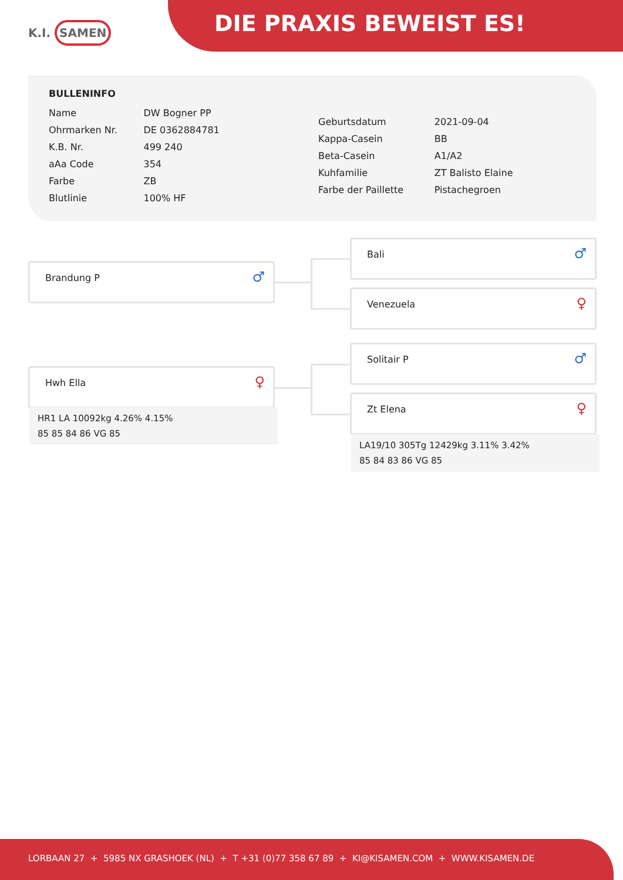K.I. SAMEN DIE PRAXIS BEWEIST ES!
BULLENINFO
| Name | DW Bogner PP |
| Ohrmarken Nr. | DE 0362884781 |
| K.B. Nr. | 499 240 |
| aAa Code | 354 |
| Farbe | ZB |
| Blutlinie | 100% HF |
| Geburtsdatum | 2021-09-04 |
| Kappa-Casein | BB |
| Beta-Casein | A1/A2 |
| Kuhfamilie | ZT Balisto Elaine |
| Farbe der Paillette | Pistachegroen |
Brandung P
♂
Bali
♂
Venezuela
♀
Hwh Ella
♀
HR1 LA 10092kg 4.26% 4.15%
85 85 84 86 VG 85
Solitair P
♂
Zt Elena
♀
LA19/10 305Tg 12429kg 3.11% 3.42%
85 84 83 86 VG 85
LORBAAN 27 + 5985 NX GRASHOEK (NL) + T +31 (0)77 358 67 89 + KI@KISAMEN.COM + WWW.KISAMEN.DE